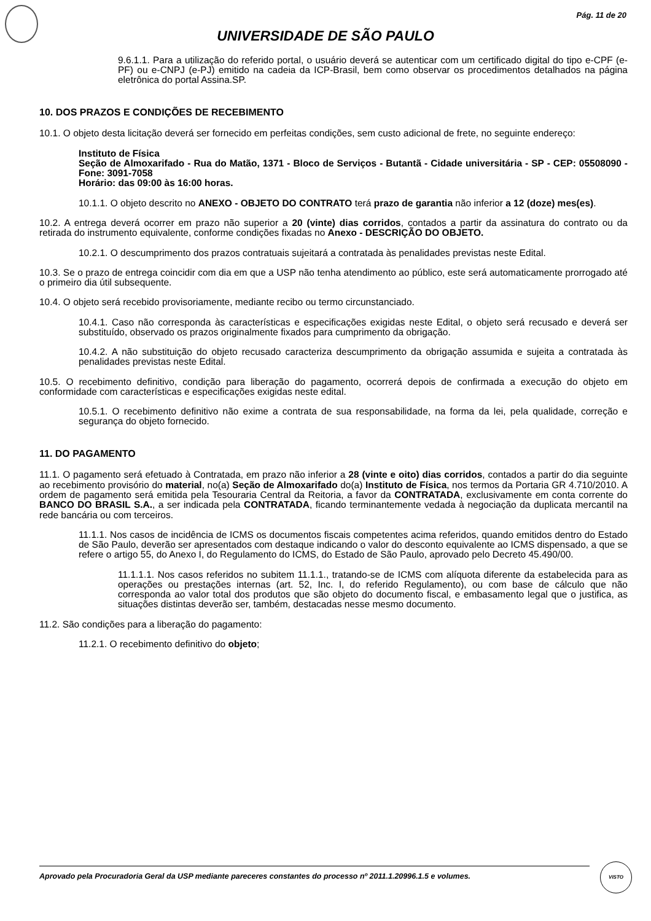Pág. 11 de 20
UNIVERSIDADE DE SÃO PAULO
9.6.1.1. Para a utilização do referido portal, o usuário deverá se autenticar com um certificado digital do tipo e-CPF (e-PF) ou e-CNPJ (e-PJ) emitido na cadeia da ICP-Brasil, bem como observar os procedimentos detalhados na página eletrônica do portal Assina.SP.
10. DOS PRAZOS E CONDIÇÕES DE RECEBIMENTO
10.1. O objeto desta licitação deverá ser fornecido em perfeitas condições, sem custo adicional de frete, no seguinte endereço:
Instituto de Física
Seção de Almoxarifado - Rua do Matão, 1371 - Bloco de Serviços - Butantã - Cidade universitária - SP - CEP: 05508090 - Fone: 3091-7058
Horário: das 09:00 às 16:00 horas.
10.1.1. O objeto descrito no ANEXO - OBJETO DO CONTRATO terá prazo de garantia não inferior a 12 (doze) mes(es).
10.2. A entrega deverá ocorrer em prazo não superior a 20 (vinte) dias corridos, contados a partir da assinatura do contrato ou da retirada do instrumento equivalente, conforme condições fixadas no Anexo - DESCRIÇÃO DO OBJETO.
10.2.1. O descumprimento dos prazos contratuais sujeitará a contratada às penalidades previstas neste Edital.
10.3. Se o prazo de entrega coincidir com dia em que a USP não tenha atendimento ao público, este será automaticamente prorrogado até o primeiro dia útil subsequente.
10.4. O objeto será recebido provisoriamente, mediante recibo ou termo circunstanciado.
10.4.1. Caso não corresponda às características e especificações exigidas neste Edital, o objeto será recusado e deverá ser substituído, observado os prazos originalmente fixados para cumprimento da obrigação.
10.4.2. A não substituição do objeto recusado caracteriza descumprimento da obrigação assumida e sujeita a contratada às penalidades previstas neste Edital.
10.5. O recebimento definitivo, condição para liberação do pagamento, ocorrerá depois de confirmada a execução do objeto em conformidade com características e especificações exigidas neste edital.
10.5.1. O recebimento definitivo não exime a contrata de sua responsabilidade, na forma da lei, pela qualidade, correção e segurança do objeto fornecido.
11. DO PAGAMENTO
11.1. O pagamento será efetuado à Contratada, em prazo não inferior a 28 (vinte e oito) dias corridos, contados a partir do dia seguinte ao recebimento provisório do material, no(a) Seção de Almoxarifado do(a) Instituto de Física, nos termos da Portaria GR 4.710/2010. A ordem de pagamento será emitida pela Tesouraria Central da Reitoria, a favor da CONTRATADA, exclusivamente em conta corrente do BANCO DO BRASIL S.A., a ser indicada pela CONTRATADA, ficando terminantemente vedada à negociação da duplicata mercantil na rede bancária ou com terceiros.
11.1.1. Nos casos de incidência de ICMS os documentos fiscais competentes acima referidos, quando emitidos dentro do Estado de São Paulo, deverão ser apresentados com destaque indicando o valor do desconto equivalente ao ICMS dispensado, a que se refere o artigo 55, do Anexo I, do Regulamento do ICMS, do Estado de São Paulo, aprovado pelo Decreto 45.490/00.
11.1.1.1. Nos casos referidos no subitem 11.1.1., tratando-se de ICMS com alíquota diferente da estabelecida para as operações ou prestações internas (art. 52, Inc. I, do referido Regulamento), ou com base de cálculo que não corresponda ao valor total dos produtos que são objeto do documento fiscal, e embasamento legal que o justifica, as situações distintas deverão ser, também, destacadas nesse mesmo documento.
11.2. São condições para a liberação do pagamento:
11.2.1. O recebimento definitivo do objeto;
Aprovado pela Procuradoria Geral da USP mediante pareceres constantes do processo nº 2011.1.20996.1.5 e volumes.
VISTO